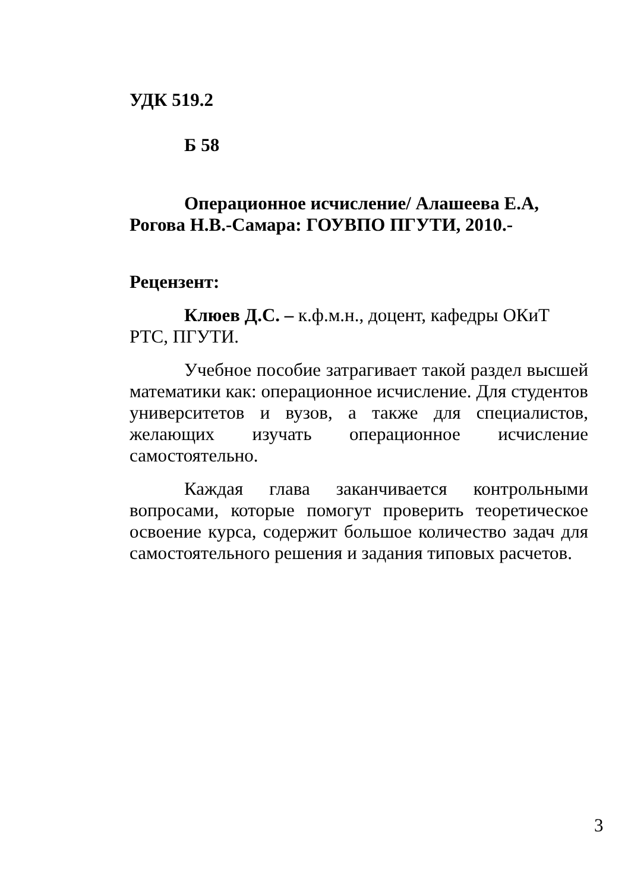УДК 519.2
Б 58
Операционное исчисление/ Алашеева Е.А, Рогова Н.В.-Самара: ГОУВПО ПГУТИ, 2010.-
Рецензент:
Клюев Д.С. – к.ф.м.н., доцент, кафедры ОКиТ РТС, ПГУТИ.
Учебное пособие затрагивает такой раздел высшей математики как: операционное исчисление. Для студентов университетов и вузов, а также для специалистов, желающих изучать операционное исчисление самостоятельно.
Каждая глава заканчивается контрольными вопросами, которые помогут проверить теоретическое освоение курса, содержит большое количество задач для самостоятельного решения и задания типовых расчетов.
3